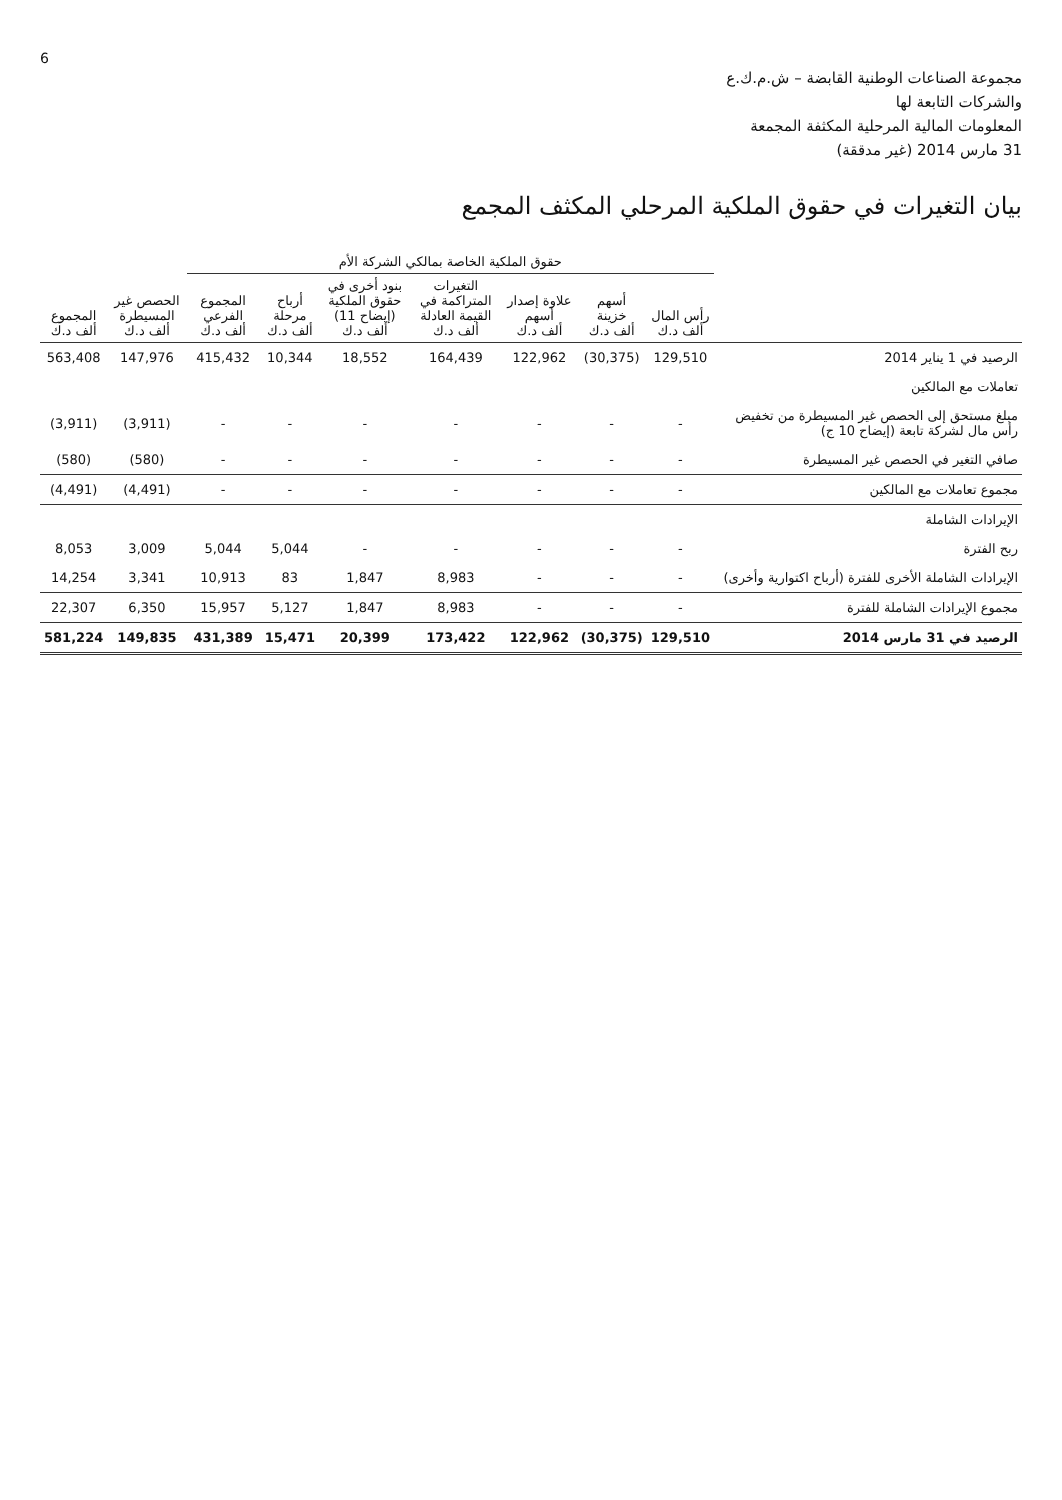6
مجموعة الصناعات الوطنية القابضة – ش.م.ك.ع
والشركات التابعة لها
المعلومات المالية المرحلية المكثفة المجمعة
31 مارس 2014 (غير مدققة)
بيان التغيرات في حقوق الملكية المرحلي المكثف المجمع
| | حقوق الملكية الخاصة بمالكي الشركة الأم | | | | | | | | |
| --- | --- | --- | --- | --- | --- | --- | --- | --- | --- |
| | رأس المال ألف د.ك | أسهم خزينة ألف د.ك | علاوة إصدار أسهم ألف د.ك | التغيرات المتراكمة في القيمة العادلة ألف د.ك | بنود أخرى في حقوق الملكية (إيضاح 11) ألف د.ك | أرباح مرحلة ألف د.ك | المجموع الفرعي ألف د.ك | الحصص غير المسيطرة ألف د.ك | المجموع ألف د.ك |
| الرصيد في 1 يناير 2014 | 129,510 | (30,375) | 122,962 | 164,439 | 18,552 | 10,344 | 415,432 | 147,976 | 563,408 |
| تعاملات مع المالكين | | | | | | | | | |
| مبلغ مستحق إلى الحصص غير المسيطرة من تخفيض رأس مال لشركة تابعة (إيضاح 10 ج) | - | - | - | - | - | - | - | (3,911) | (3,911) |
| صافي التغير في الحصص غير المسيطرة | - | - | - | - | - | - | - | (580) | (580) |
| مجموع تعاملات مع المالكين | - | - | - | - | - | - | - | (4,491) | (4,491) |
| الإيرادات الشاملة | | | | | | | | | |
| ربح الفترة | - | - | - | - | - | 5,044 | 5,044 | 3,009 | 8,053 |
| الإيرادات الشاملة الأخرى للفترة (أرباح اكتوارية وأخرى) | - | - | - | 8,983 | 1,847 | 83 | 10,913 | 3,341 | 14,254 |
| مجموع الإيرادات الشاملة للفترة | - | - | - | 8,983 | 1,847 | 5,127 | 15,957 | 6,350 | 22,307 |
| الرصيد في 31 مارس 2014 | 129,510 | (30,375) | 122,962 | 173,422 | 20,399 | 15,471 | 431,389 | 149,835 | 581,224 |